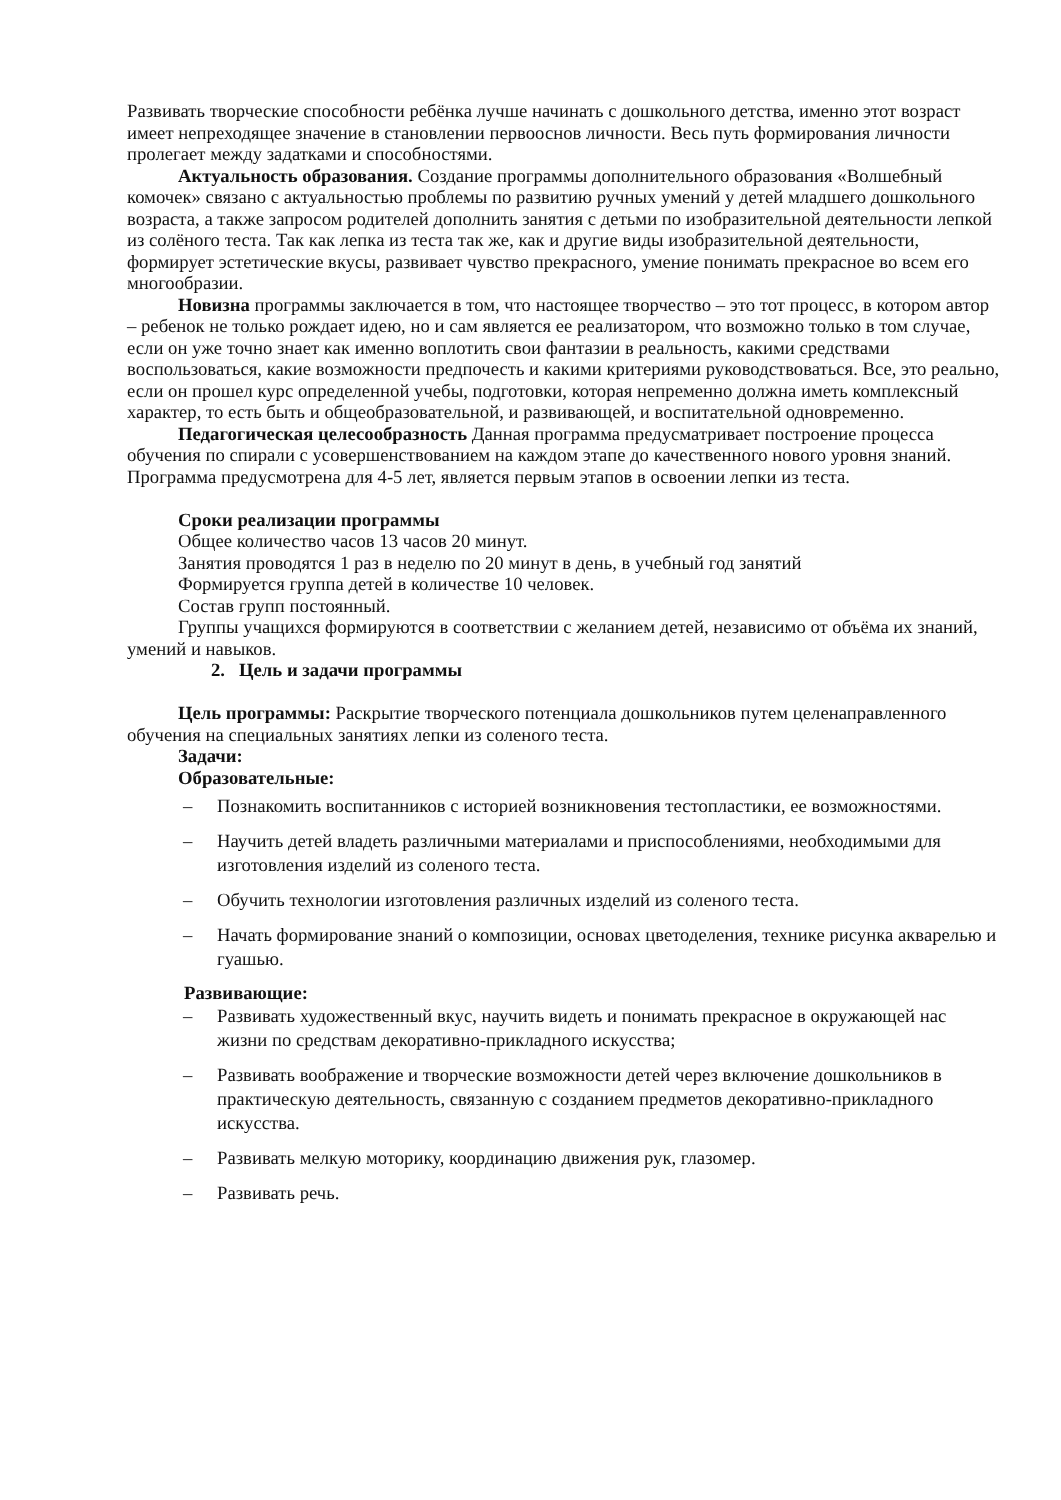Развивать творческие способности ребёнка лучше начинать с дошкольного детства, именно этот возраст имеет непреходящее значение в становлении первооснов личности. Весь путь формирования личности пролегает между задатками и способностями.
Актуальность образования. Создание программы дополнительного образования «Волшебный комочек» связано с актуальностью проблемы по развитию ручных умений у детей младшего дошкольного возраста, а также запросом родителей дополнить занятия с детьми по изобразительной деятельности лепкой из солёного теста. Так как лепка из теста так же, как и другие виды изобразительной деятельности, формирует эстетические вкусы, развивает чувство прекрасного, умение понимать прекрасное во всем его многообразии.
Новизна программы заключается в том, что настоящее творчество – это тот процесс, в котором автор – ребенок не только рождает идею, но и сам является ее реализатором, что возможно только в том случае, если он уже точно знает как именно воплотить свои фантазии в реальность, какими средствами воспользоваться, какие возможности предпочесть и какими критериями руководствоваться. Все, это реально, если он прошел курс определенной учебы, подготовки, которая непременно должна иметь комплексный характер, то есть быть и общеобразовательной, и развивающей, и воспитательной одновременно.
Педагогическая целесообразность Данная программа предусматривает построение процесса обучения по спирали с усовершенствованием на каждом этапе до качественного нового уровня знаний. Программа предусмотрена для 4-5 лет, является первым этапов в освоении лепки из теста.
Сроки реализации программы
Общее количество часов 13 часов 20 минут.
Занятия проводятся 1 раз в неделю по 20 минут в день, в учебный год занятий
Формируется группа детей в количестве 10 человек.
Состав групп постоянный.
Группы учащихся формируются в соответствии с желанием детей, независимо от объёма их знаний, умений и навыков.
2. Цель и задачи программы
Цель программы: Раскрытие творческого потенциала дошкольников путем целенаправленного обучения на специальных занятиях лепки из соленого теста.
Задачи:
Образовательные:
– Познакомить воспитанников с историей возникновения тестопластики, ее возможностями.
– Научить детей владеть различными материалами и приспособлениями, необходимыми для изготовления изделий из соленого теста.
– Обучить технологии изготовления различных изделий из соленого теста.
– Начать формирование знаний о композиции, основах цветоделения, технике рисунка акварелью и гуашью.
Развивающие:
– Развивать художественный вкус, научить видеть и понимать прекрасное в окружающей нас жизни по средствам декоративно-прикладного искусства;
– Развивать воображение и творческие возможности детей через включение дошкольников в практическую деятельность, связанную с созданием предметов декоративно-прикладного искусства.
– Развивать мелкую моторику, координацию движения рук, глазомер.
– Развивать речь.